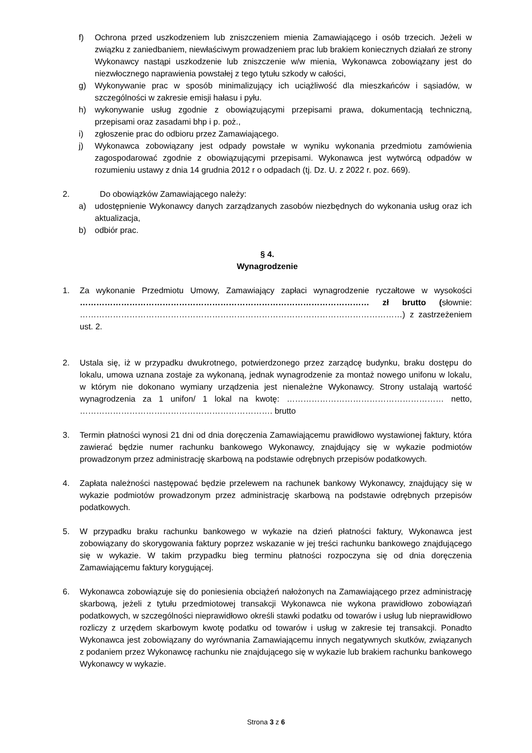f) Ochrona przed uszkodzeniem lub zniszczeniem mienia Zamawiającego i osób trzecich. Jeżeli w związku z zaniedbaniem, niewłaściwym prowadzeniem prac lub brakiem koniecznych działań ze strony Wykonawcy nastąpi uszkodzenie lub zniszczenie w/w mienia, Wykonawca zobowiązany jest do niezwłocznego naprawienia powstałej z tego tytułu szkody w całości,
g) Wykonywanie prac w sposób minimalizujący ich uciążliwość dla mieszkańców i sąsiadów, w szczególności w zakresie emisji hałasu i pyłu.
h) wykonywanie usług zgodnie z obowiązującymi przepisami prawa, dokumentacją techniczną, przepisami oraz zasadami bhp i p. poż.,
i) zgłoszenie prac do odbioru przez Zamawiającego.
j) Wykonawca zobowiązany jest odpady powstałe w wyniku wykonania przedmiotu zamówienia zagospodarować zgodnie z obowiązującymi przepisami. Wykonawca jest wytwórcą odpadów w rozumieniu ustawy z dnia 14 grudnia 2012 r o odpadach (tj. Dz. U. z 2022 r. poz. 669).
2. Do obowiązków Zamawiającego należy:
a) udostępnienie Wykonawcy danych zarządzanych zasobów niezbędnych do wykonania usług oraz ich aktualizacja,
b) odbiór prac.
§ 4.
Wynagrodzenie
1. Za wykonanie Przedmiotu Umowy, Zamawiający zapłaci wynagrodzenie ryczałtowe w wysokości …………………………………………………………………………………………… zł brutto (słownie: ………………………………………………………………………………………………………) z zastrzeżeniem ust. 2.
2. Ustala się, iż w przypadku dwukrotnego, potwierdzonego przez zarządcę budynku, braku dostępu do lokalu, umowa uznana zostaje za wykonaną, jednak wynagrodzenie za montaż nowego unifonu w lokalu, w którym nie dokonano wymiany urządzenia jest nienależne Wykonawcy. Strony ustalają wartość wynagrodzenia za 1 unifon/ 1 lokal na kwotę: ………………………………………………… netto, ……………………………………………………………. brutto
3. Termin płatności wynosi 21 dni od dnia doręczenia Zamawiającemu prawidłowo wystawionej faktury, która zawierać będzie numer rachunku bankowego Wykonawcy, znajdujący się w wykazie podmiotów prowadzonym przez administrację skarbową na podstawie odrębnych przepisów podatkowych.
4. Zapłata należności następować będzie przelewem na rachunek bankowy Wykonawcy, znajdujący się w wykazie podmiotów prowadzonym przez administrację skarbową na podstawie odrębnych przepisów podatkowych.
5. W przypadku braku rachunku bankowego w wykazie na dzień płatności faktury, Wykonawca jest zobowiązany do skorygowania faktury poprzez wskazanie w jej treści rachunku bankowego znajdującego się w wykazie. W takim przypadku bieg terminu płatności rozpoczyna się od dnia doręczenia Zamawiającemu faktury korygującej.
6. Wykonawca zobowiązuje się do poniesienia obciążeń nałożonych na Zamawiającego przez administrację skarbową, jeżeli z tytułu przedmiotowej transakcji Wykonawca nie wykona prawidłowo zobowiązań podatkowych, w szczególności nieprawidłowo określi stawki podatku od towarów i usług lub nieprawidłowo rozliczy z urzędem skarbowym kwotę podatku od towarów i usług w zakresie tej transakcji. Ponadto Wykonawca jest zobowiązany do wyrównania Zamawiającemu innych negatywnych skutków, związanych z podaniem przez Wykonawcę rachunku nie znajdującego się w wykazie lub brakiem rachunku bankowego Wykonawcy w wykazie.
Strona 3 z 6